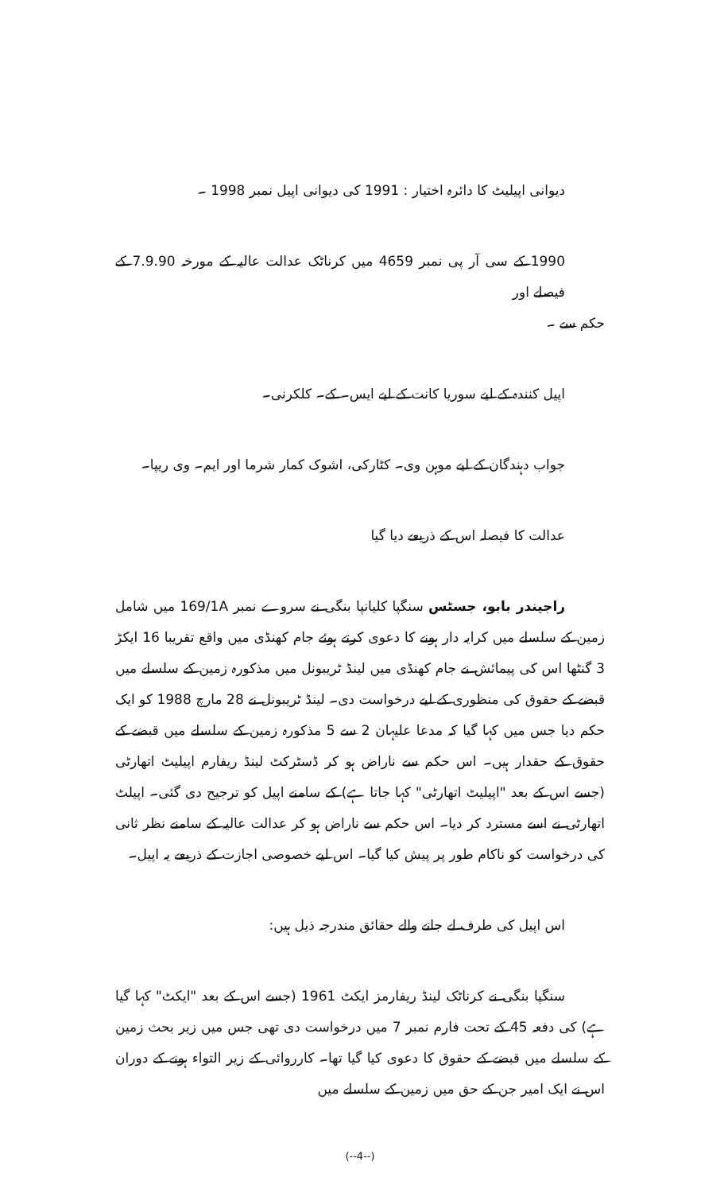دیوانی اپیلیٹ کا دائرہ اختیار : 1991 کی دیوانی اپیل نمبر 1998 ۔
1990 کے سی آر پی نمبر 4659 میں کرناٹک عدالت عالیہ کے مورخہ 7.9.90 کے فیصلے اور
حکم سے ۔
اپیل کنندہ کے لیے سوریا کانت کے لیے ایس۔ کے۔ کلکرنی۔
جواب دہندگان کے لیے موہن وی۔ کٹارکی، اشوک کمار شرما اور ایم۔ وی ریپا۔
عدالت کا فیصلہ اس کے ذریعے دیا گیا
راجیندر بابو، جسٹس سنگپا کلیانپا بنگی نے سروے نمبر 169/1A میں شامل زمین کے سلسلے میں کرایہ دار ہونے کا دعوی کرتے ہوئے جام کھنڈی میں واقع تقریبا 16 ایکڑ 3 گنٹھا اس کی پیمائش نے جام کھنڈی میں لینڈ ٹریبونل میں مذکورہ زمین کے سلسلے میں قبضے کے حقوق کی منظوری کے لیے درخواست دی۔ لینڈ ٹریبونل نے 28 مارچ 1988 کو ایک حکم دیا جس میں کہا گیا کہ مدعا علیہان 2 سے 5 مذکورہ زمین کے سلسلے میں قبضے کے حقوق کے حقدار ہیں۔ اس حکم سے ناراض ہو کر ڈسٹرکٹ لینڈ ریفارم اپیلیٹ اتھارٹی (جسے اس کے بعد "اپیلیٹ اتھارٹی" کہا جاتا ہے) کے سامنے اپیل کو ترجیح دی گئی۔ اپیلٹ اتھارٹی نے اسے مسترد کر دیا۔ اس حکم سے ناراض ہو کر عدالت عالیہ کے سامنے نظر ثانی کی درخواست کو ناکام طور پر پیش کیا گیا۔ اس لیے خصوصی اجازت کے ذریعے یہ اپیل۔
اس اپیل کی طرف لے جانے والے حقائق مندرجہ ذیل ہیں:
سنگپا بنگی نے کرناٹک لینڈ ریفارمز ایکٹ 1961 (جسے اس کے بعد "ایکٹ" کہا گیا ہے) کی دفعہ 45 کے تحت فارم نمبر 7 میں درخواست دی تھی جس میں زیر بحث زمین کے سلسلے میں قبضے کے حقوق کا دعوی کیا گیا تھا۔ کارروائی کے زیر التواء ہونے کے دوران اس نے ایک امیر جن کے حق میں زمین کے سلسلے میں
(--4--)